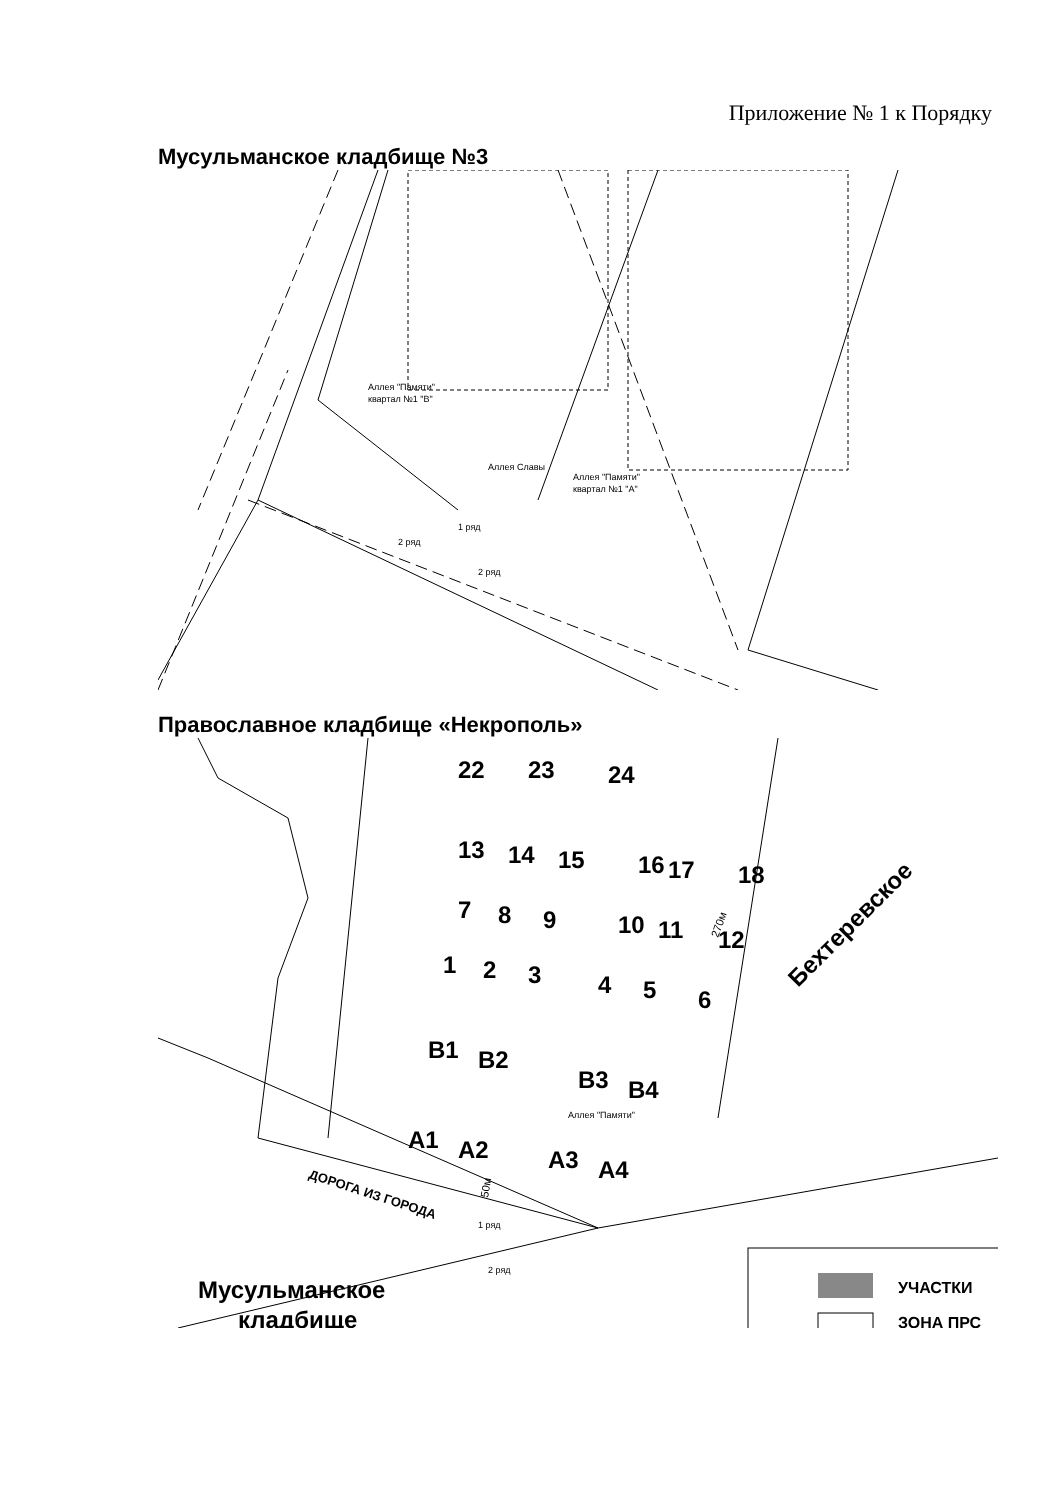Приложение № 1 к Порядку
Мусульманское кладбище №3
Аллея "Памяти"
квартал №1 "В"
Аллея "Памяти"
квартал №1 "А"
1 ряд
2 ряд
2 ряд
Аллея Славы
Православное кладбище «Некрополь»
22
23
24
13
14
15
16
17
18
7
8
9
10
11
12
1
2
3
4
5
6
B1
B2
B3
B4
A1
A2
A3
A4
Бехтеревское
Аллея "Памяти"
ДОРОГА ИЗ ГОРОДА
1 ряд
2 ряд
270м
50м
Мусульманское
кладбище
УЧАСТКИ
ЗОНА ПРС